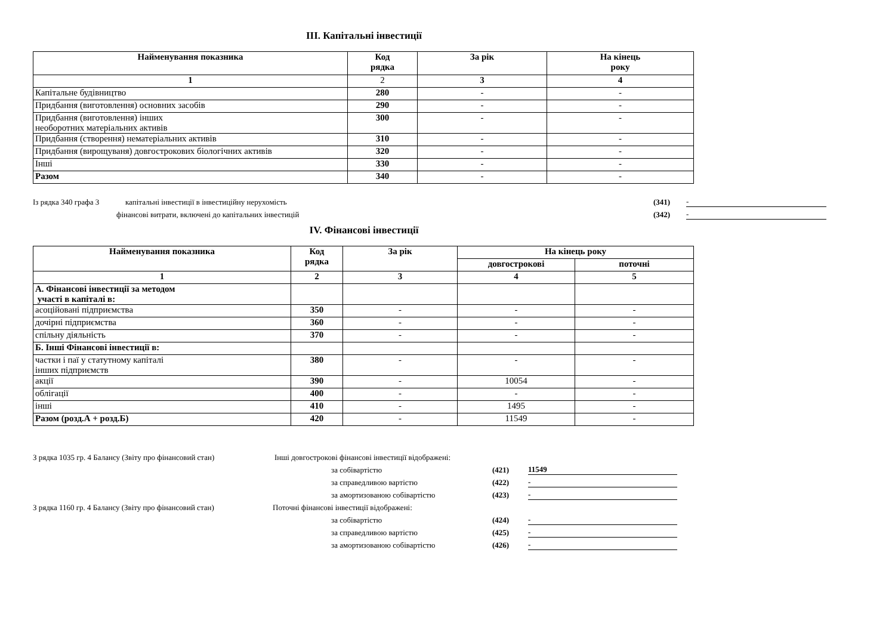III. Капітальні інвестиції
| Найменування показника | Код рядка | За рік | На кінець року |
| --- | --- | --- | --- |
| 1 | 2 | 3 | 4 |
| Капітальне будівництво | 280 | - | - |
| Придбання (виготовлення) основних засобів | 290 | - | - |
| Придбання (виготовлення) інших необоротних матеріальних активів | 300 | - | - |
| Придбання (створення) нематеріальних активів | 310 | - | - |
| Придбання (вирощуваня) довгострокових біологічних активів | 320 | - | - |
| Інші | 330 | - | - |
| Разом | 340 | - | - |
Із рядка 340 графа 3 капітальні інвестиції в інвестиційну нерухомість (341) -
фінансові витрати, включені до капітальних інвестицій (342) -
IV. Фінансові інвестиції
| Найменування показника | Код рядка | За рік | На кінець року | |
| --- | --- | --- | --- | --- |
| | | | довгострокові | поточні |
| 1 | 2 | 3 | 4 | 5 |
| А. Фінансові інвестиції за методом участі в капіталі в: | | | | |
| асоційовані підприємства | 350 | - | - | - |
| дочірні підприємства | 360 | - | - | - |
| спільну діяльність | 370 | - | - | - |
| Б. Інші Фінансові інвестиції в: | | | | |
| частки і паї у статутному капіталі інших підприємств | 380 | - | - | - |
| акції | 390 | - | 10054 | - |
| облігації | 400 | - | - | - |
| інші | 410 | - | 1495 | - |
| Разом (розд.А + розд.Б) | 420 | - | 11549 | - |
З рядка 1035 гр. 4 Балансу (Звіту про фінансовий стан) Інші довгострокові фінансові інвестиції відображені:
за собівартістю (421) 11549
за справедливою вартістю (422) -
за амортизованою собівартістю (423) -
З рядка 1160 гр. 4 Балансу (Звіту про фінансовий стан) Поточні фінансові інвестиції відображені:
за собівартістю (424) -
за справедливою вартістю (425) -
за амортизованою собівартістю (426) -